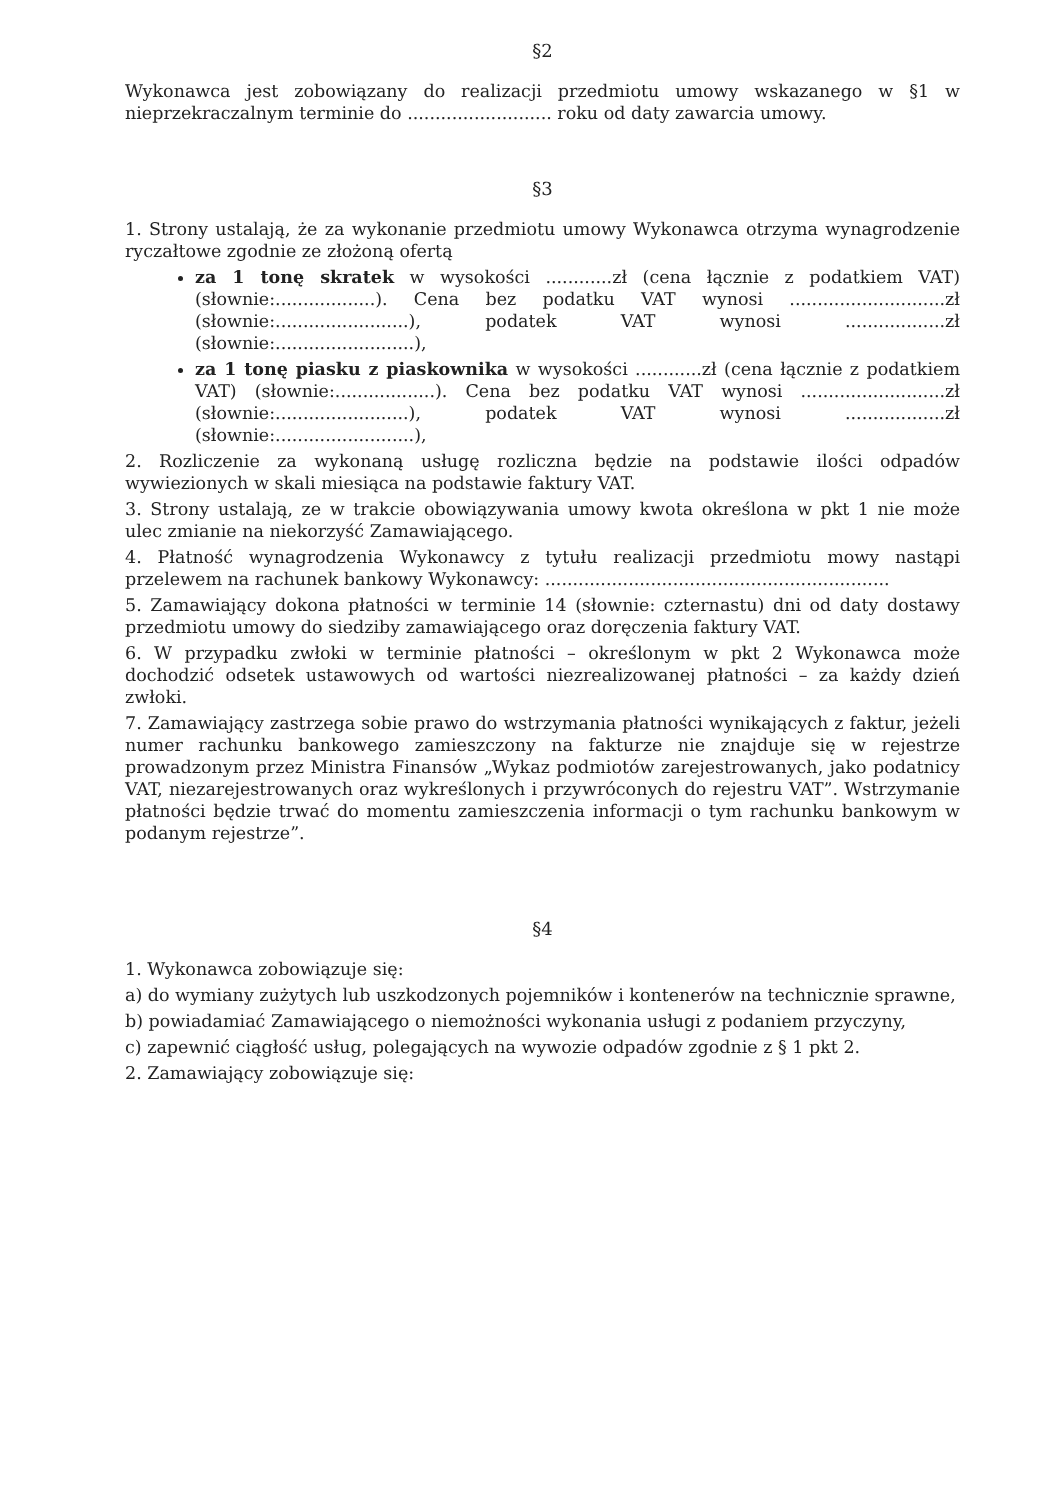§2
Wykonawca jest zobowiązany do realizacji przedmiotu umowy wskazanego w §1 w nieprzekraczalnym terminie do .......................... roku od daty zawarcia umowy.
§3
1. Strony ustalają, że za wykonanie przedmiotu umowy Wykonawca otrzyma wynagrodzenie ryczałtowe zgodnie ze złożoną ofertą
za 1 tonę skratek w wysokości ............zł (cena łącznie z podatkiem VAT) (słownie:..................). Cena bez podatku VAT wynosi ............................zł (słownie:........................), podatek VAT wynosi ..................zł (słownie:.........................),
za 1 tonę piasku z piaskownika w wysokości ............zł (cena łącznie z podatkiem VAT) (słownie:..................). Cena bez podatku VAT wynosi ..........................zł (słownie:........................), podatek VAT wynosi ..................zł (słownie:.........................),
2. Rozliczenie za wykonaną usługę rozliczna będzie na podstawie ilości odpadów wywiezionych w skali miesiąca na podstawie faktury VAT.
3. Strony ustalają, ze w trakcie obowiązywania umowy kwota określona w pkt 1 nie może ulec zmianie na niekorzyść Zamawiającego.
4. Płatność wynagrodzenia Wykonawcy z tytułu realizacji przedmiotu mowy nastąpi przelewem na rachunek bankowy Wykonawcy: ..............................................................
5. Zamawiający dokona płatności w terminie 14 (słownie: czternastu) dni od daty dostawy przedmiotu umowy do siedziby zamawiającego oraz doręczenia faktury VAT.
6. W przypadku zwłoki w terminie płatności – określonym w pkt 2 Wykonawca może dochodzić odsetek ustawowych od wartości niezrealizowanej płatności – za każdy dzień zwłoki.
7. Zamawiający zastrzega sobie prawo do wstrzymania płatności wynikających z faktur, jeżeli numer rachunku bankowego zamieszczony na fakturze nie znajduje się w rejestrze prowadzonym przez Ministra Finansów „Wykaz podmiotów zarejestrowanych, jako podatnicy VAT, niezarejestrowanych oraz wykreślonych i przywróconych do rejestru VAT”. Wstrzymanie płatności będzie trwać do momentu zamieszczenia informacji o tym rachunku bankowym w podanym rejestrze”.
§4
1. Wykonawca zobowiązuje się:
a) do wymiany zużytych lub uszkodzonych pojemników i kontenerów na technicznie sprawne,
b) powiadamiać Zamawiającego o niemożności wykonania usługi z podaniem przyczyny,
c) zapewnić ciągłość usług, polegających na wywozie odpadów zgodnie z § 1 pkt 2.
2. Zamawiający zobowiązuje się: